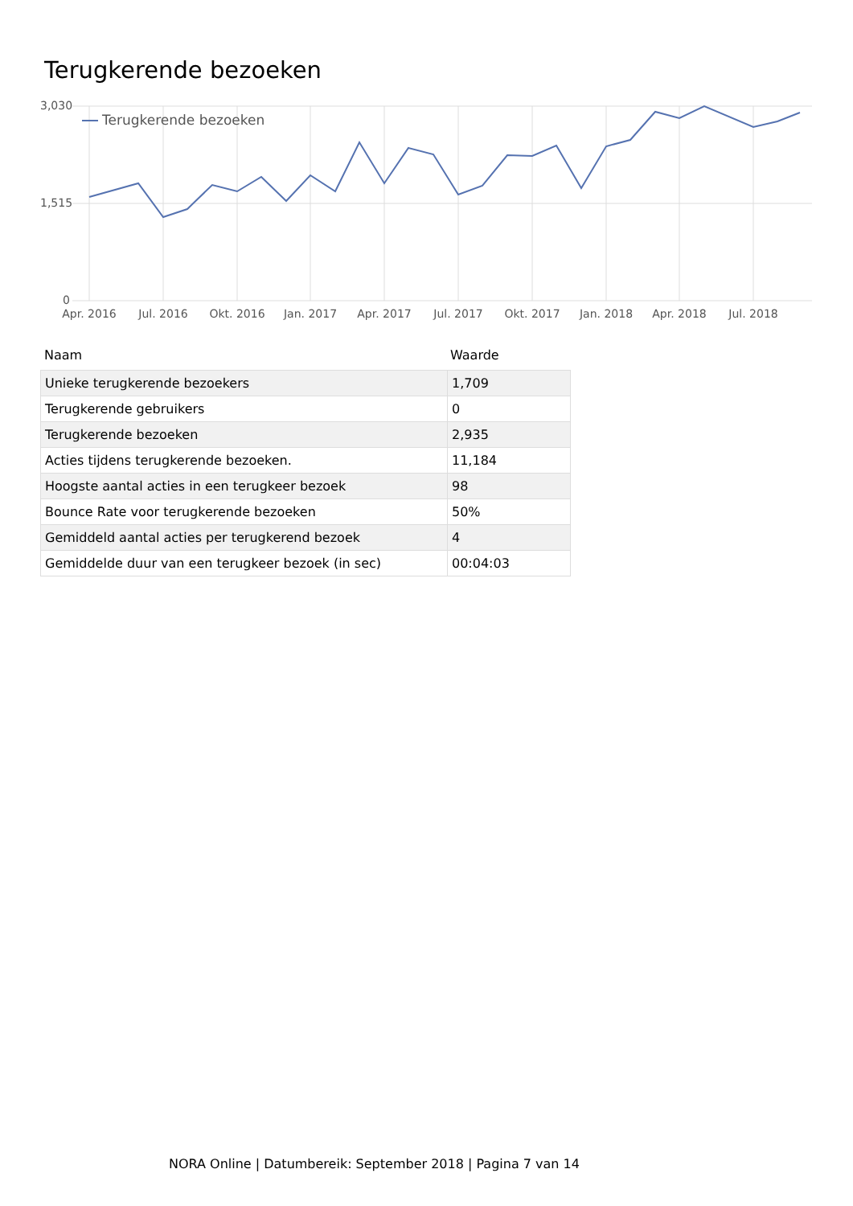Terugkerende bezoeken
3,030
1,515
0
Apr. 2016
Jul. 2016
Okt. 2016
Jan. 2017
Apr. 2017
Jul. 2017
Okt. 2017
Jan. 2018
Apr. 2018
Jul. 2018
Terugkerende bezoeken
Naam Waarde
| Unieke terugkerende bezoekers | 1,709 |
| Terugkerende gebruikers | 0 |
| Terugkerende bezoeken | 2,935 |
| Acties tijdens terugkerende bezoeken. | 11,184 |
| Hoogste aantal acties in een terugkeer bezoek | 98 |
| Bounce Rate voor terugkerende bezoeken | 50% |
| Gemiddeld aantal acties per terugkerend bezoek | 4 |
| Gemiddelde duur van een terugkeer bezoek (in sec) | 00:04:03 |
NORA Online | Datumbereik: September 2018 | Pagina 7 van 14